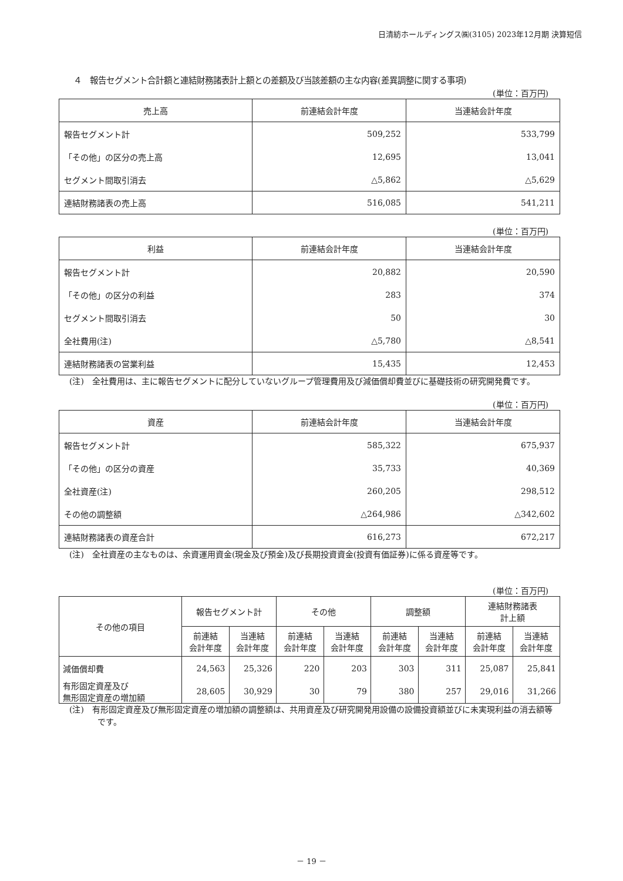日清紡ホールディングス㈱(3105) 2023年12月期 決算短信
４　報告セグメント合計額と連結財務諸表計上額との差額及び当該差額の主な内容(差異調整に関する事項)
(単位：百万円)
| 売上高 | 前連結会計年度 | 当連結会計年度 |
| --- | --- | --- |
| 報告セグメント計 | 509,252 | 533,799 |
| 「その他」の区分の売上高 | 12,695 | 13,041 |
| セグメント間取引消去 | △5,862 | △5,629 |
| 連結財務諸表の売上高 | 516,085 | 541,211 |
(単位：百万円)
| 利益 | 前連結会計年度 | 当連結会計年度 |
| --- | --- | --- |
| 報告セグメント計 | 20,882 | 20,590 |
| 「その他」の区分の利益 | 283 | 374 |
| セグメント間取引消去 | 50 | 30 |
| 全社費用(注) | △5,780 | △8,541 |
| 連結財務諸表の営業利益 | 15,435 | 12,453 |
(注)　全社費用は、主に報告セグメントに配分していないグループ管理費用及び減価償却費並びに基礎技術の研究開発費です。
(単位：百万円)
| 資産 | 前連結会計年度 | 当連結会計年度 |
| --- | --- | --- |
| 報告セグメント計 | 585,322 | 675,937 |
| 「その他」の区分の資産 | 35,733 | 40,369 |
| 全社資産(注) | 260,205 | 298,512 |
| その他の調整額 | △264,986 | △342,602 |
| 連結財務諸表の資産合計 | 616,273 | 672,217 |
(注)　全社資産の主なものは、余資運用資金(現金及び預金)及び長期投資資金(投資有価証券)に係る資産等です。
(単位：百万円)
| その他の項目 | 報告セグメント計 | | その他 | | 調整額 | | 連結財務諸表 計上額 | |
| --- | --- | --- | --- | --- | --- | --- | --- | --- |
| | 前連結 会計年度 | 当連結 会計年度 | 前連結 会計年度 | 当連結 会計年度 | 前連結 会計年度 | 当連結 会計年度 | 前連結 会計年度 | 当連結 会計年度 |
| 減価償却費 | 24,563 | 25,326 | 220 | 203 | 303 | 311 | 25,087 | 25,841 |
| 有形固定資産及び 無形固定資産の増加額 | 28,605 | 30,929 | 30 | 79 | 380 | 257 | 29,016 | 31,266 |
(注)　有形固定資産及び無形固定資産の増加額の調整額は、共用資産及び研究開発用設備の設備投資額並びに未実現利益の消去額等です。
－ 19 －